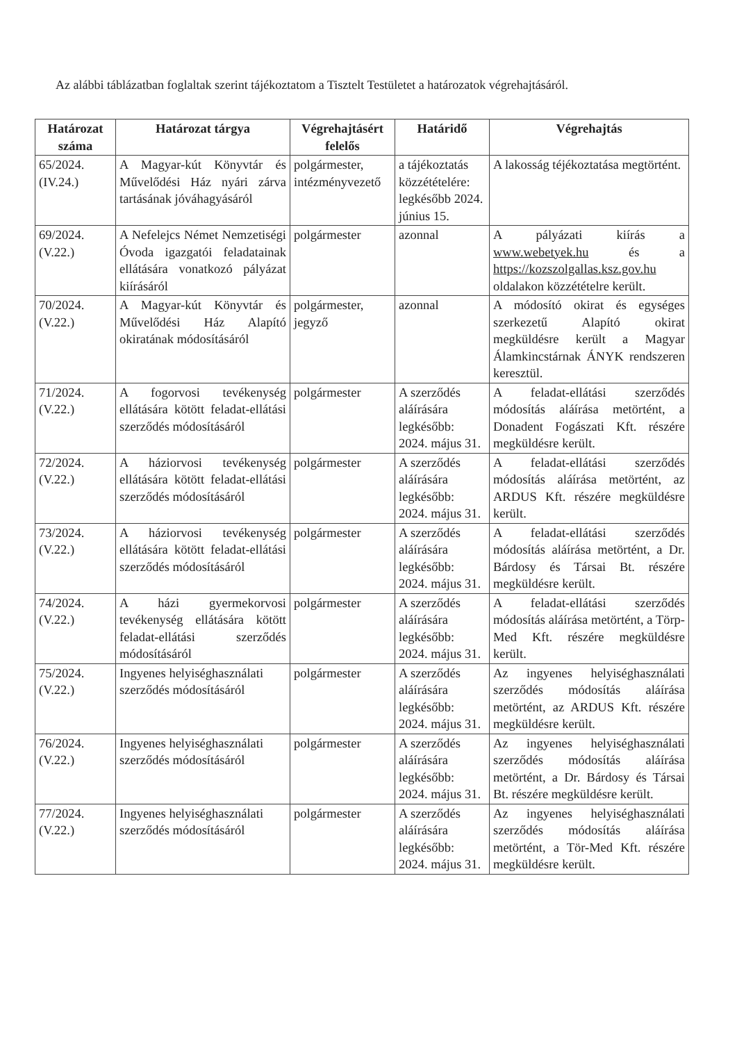Az alábbi táblázatban foglaltak szerint tájékoztatom a Tisztelt Testületet a határozatok végrehajtásáról.
| Határozat száma | Határozat tárgya | Végrehajtásért felelős | Határidő | Végrehajtás |
| --- | --- | --- | --- | --- |
| 65/2024. (IV.24.) | A Magyar-kút Könyvtár és Művelődési Ház nyári zárva tartásának jóváhagyásáról | polgármester, intézményvezető | a tájékoztatás közzétételére: legkésőbb 2024. június 15. | A lakosság téjékoztatása megtörtént. |
| 69/2024. (V.22.) | A Nefelejcs Német Nemzetiségi Óvoda igazgatói feladatainak ellátására vonatkozó pályázat kiírásáról | polgármester | azonnal | A pályázati kiírás a www.webetyek.hu és a https://kozszolgallas.ksz.gov.hu oldalakon közzétételre került. |
| 70/2024. (V.22.) | A Magyar-kút Könyvtár és Művelődési Ház Alapító okiratának módosításáról | polgármester, jegyző | azonnal | A módosító okirat és egységes szerkezetű Alapító okirat megküldésre került a Magyar Álamkincstárnak ÁNYK rendszeren keresztül. |
| 71/2024. (V.22.) | A fogorvosi tevékenység ellátására kötött feladat-ellátási szerződés módosításáról | polgármester | A szerződés aláírására legkésőbb: 2024. május 31. | A feladat-ellátási szerződés módosítás aláírása metörtént, a Donadent Fogászati Kft. részére megküldésre került. |
| 72/2024. (V.22.) | A háziorvosi tevékenység ellátására kötött feladat-ellátási szerződés módosításáról | polgármester | A szerződés aláírására legkésőbb: 2024. május 31. | A feladat-ellátási szerződés módosítás aláírása metörtént, az ARDUS Kft. részére megküldésre került. |
| 73/2024. (V.22.) | A háziorvosi tevékenység ellátására kötött feladat-ellátási szerződés módosításáról | polgármester | A szerződés aláírására legkésőbb: 2024. május 31. | A feladat-ellátási szerződés módosítás aláírása metörtént, a Dr. Bárdosy és Társai Bt. részére megküldésre került. |
| 74/2024. (V.22.) | A házi gyermekorvosi tevékenység ellátására kötött feladat-ellátási szerződés módosításáról | polgármester | A szerződés aláírására legkésőbb: 2024. május 31. | A feladat-ellátási szerződés módosítás aláírása metörtént, a Törp-Med Kft. részére megküldésre került. |
| 75/2024. (V.22.) | Ingyenes helyiséghasználati szerződés módosításáról | polgármester | A szerződés aláírására legkésőbb: 2024. május 31. | Az ingyenes helyiséghasználati szerződés módosítás aláírása metörtént, az ARDUS Kft. részére megküldésre került. |
| 76/2024. (V.22.) | Ingyenes helyiséghasználati szerződés módosításáról | polgármester | A szerződés aláírására legkésőbb: 2024. május 31. | Az ingyenes helyiséghasználati szerződés módosítás aláírása metörtént, a Dr. Bárdosy és Társai Bt. részére megküldésre került. |
| 77/2024. (V.22.) | Ingyenes helyiséghasználati szerződés módosításáról | polgármester | A szerződés aláírására legkésőbb: 2024. május 31. | Az ingyenes helyiséghasználati szerződés módosítás aláírása metörtént, a Tör-Med Kft. részére megküldésre került. |